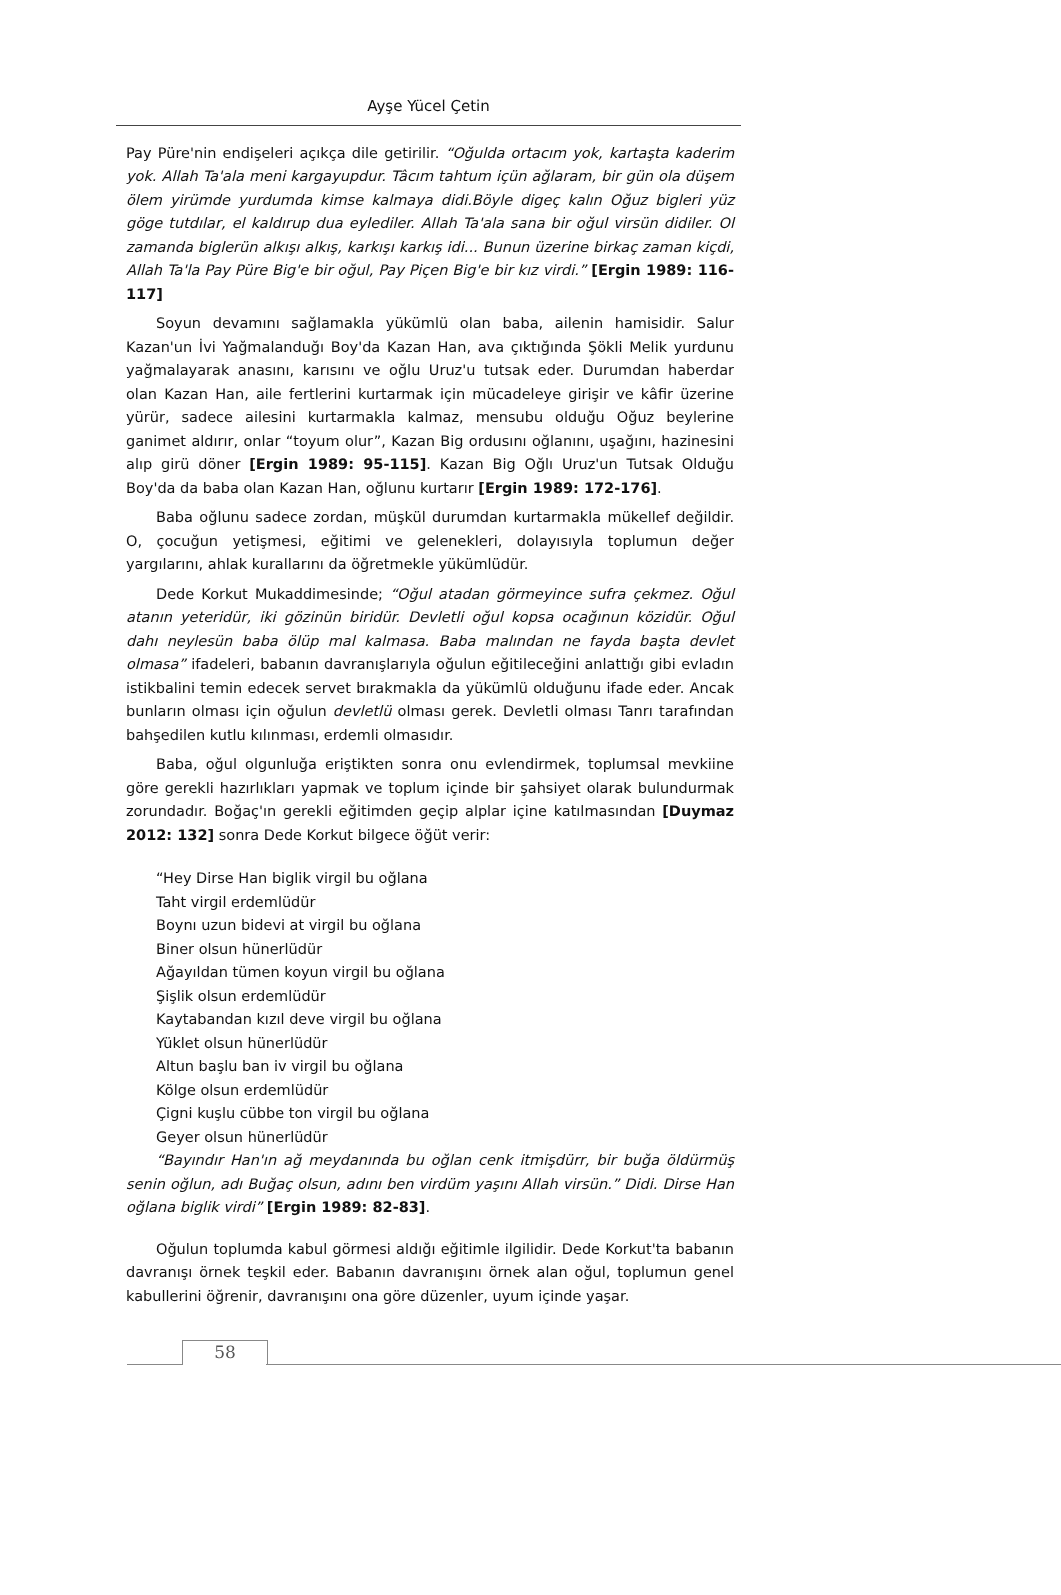Ayşe Yücel Çetin
Pay Püre'nin endişeleri açıkça dile getirilir. “Oğulda ortacım yok, kartaşta kaderim yok. Allah Ta'ala meni kargayupdur. Tâcım tahtum içün ağlaram, bir gün ola düşem ölem yirümde yurdumda kimse kalmaya didi.Böyle digeç kalın Oğuz bigleri yüz göge tutdılar, el kaldırup dua eylediler. Allah Ta'ala sana bir oğul virsün didiler. Ol zamanda biglerün alkışı alkış, karkışı karkış idi... Bunun üzerine birkaç zaman kiçdi, Allah Ta'la Pay Püre Big'e bir oğul, Pay Piçen Big'e bir kız virdi.” [Ergin 1989: 116-117]
Soyun devamını sağlamakla yükümlü olan baba, ailenin hamisidir. Salur Kazan'un İvi Yağmalanduğı Boy'da Kazan Han, ava çıktığında Şökli Melik yurdunu yağmalayarak anasını, karısını ve oğlu Uruz'u tutsak eder. Durumdan haberdar olan Kazan Han, aile fertlerini kurtarmak için mücadeleye girişir ve kâfir üzerine yürür, sadece ailesini kurtarmakla kalmaz, mensubu olduğu Oğuz beylerine ganimet aldırır, onlar “toyum olur”, Kazan Big ordusını oğlanını, uşağını, hazinesini alıp girü döner [Ergin 1989: 95-115]. Kazan Big Oğlı Uruz'un Tutsak Olduğu Boy'da da baba olan Kazan Han, oğlunu kurtarır [Ergin 1989: 172-176].
Baba oğlunu sadece zordan, müşkül durumdan kurtarmakla mükellef değildir. O, çocuğun yetişmesi, eğitimi ve gelenekleri, dolayısıyla toplumun değer yargılarını, ahlak kurallarını da öğretmekle yükümlüdür.
Dede Korkut Mukaddimesinde; “Oğul atadan görmeyince sufra çekmez. Oğul atanın yeteridür, iki gözinün biridür. Devletli oğul kopsa ocağınun közidür. Oğul dahı neylesün baba ölüp mal kalmasa. Baba malından ne fayda başta devlet olmasa” ifadeleri, babanın davranışlarıyla oğulun eğitileceğini anlattığı gibi evladın istikbalini temin edecek servet bırakmakla da yükümlü olduğunu ifade eder. Ancak bunların olması için oğulun devletlü olması gerek. Devletli olması Tanrı tarafından bahşedilen kutlu kılınması, erdemli olmasıdır.
Baba, oğul olgunluğa eriştikten sonra onu evlendirmek, toplumsal mevkiine göre gerekli hazırlıkları yapmak ve toplum içinde bir şahsiyet olarak bulundurmak zorundadır. Boğaç'ın gerekli eğitimden geçip alplar içine katılmasından [Duymaz 2012: 132] sonra Dede Korkut bilgece öğüt verir:
“Hey Dirse Han biglik virgil bu oğlana
Taht virgil erdemlüdür
Boynı uzun bidevi at virgil bu oğlana
Biner olsun hünerlüdür
Ağayıldan tümen koyun virgil bu oğlana
Şişlik olsun erdemlüdür
Kaytabandan kızıl deve virgil bu oğlana
Yüklet olsun hünerlüdür
Altun başlu ban iv virgil bu oğlana
Kölge olsun erdemlüdür
Çigni kuşlu cübbe ton virgil bu oğlana
Geyer olsun hünerlüdür
“Bayındır Han'ın ağ meydanında bu oğlan cenk itmişdürr, bir buğa öldürmüş senin oğlun, adı Buğaç olsun, adını ben virdüm yaşını Allah virsün.” Didi. Dirse Han oğlana biglik virdi” [Ergin 1989: 82-83].
Oğulun toplumda kabul görmesi aldığı eğitimle ilgilidir. Dede Korkut'ta babanın davranışı örnek teşkil eder. Babanın davranışını örnek alan oğul, toplumun genel kabullerini öğrenir, davranışını ona göre düzenler, uyum içinde yaşar.
58